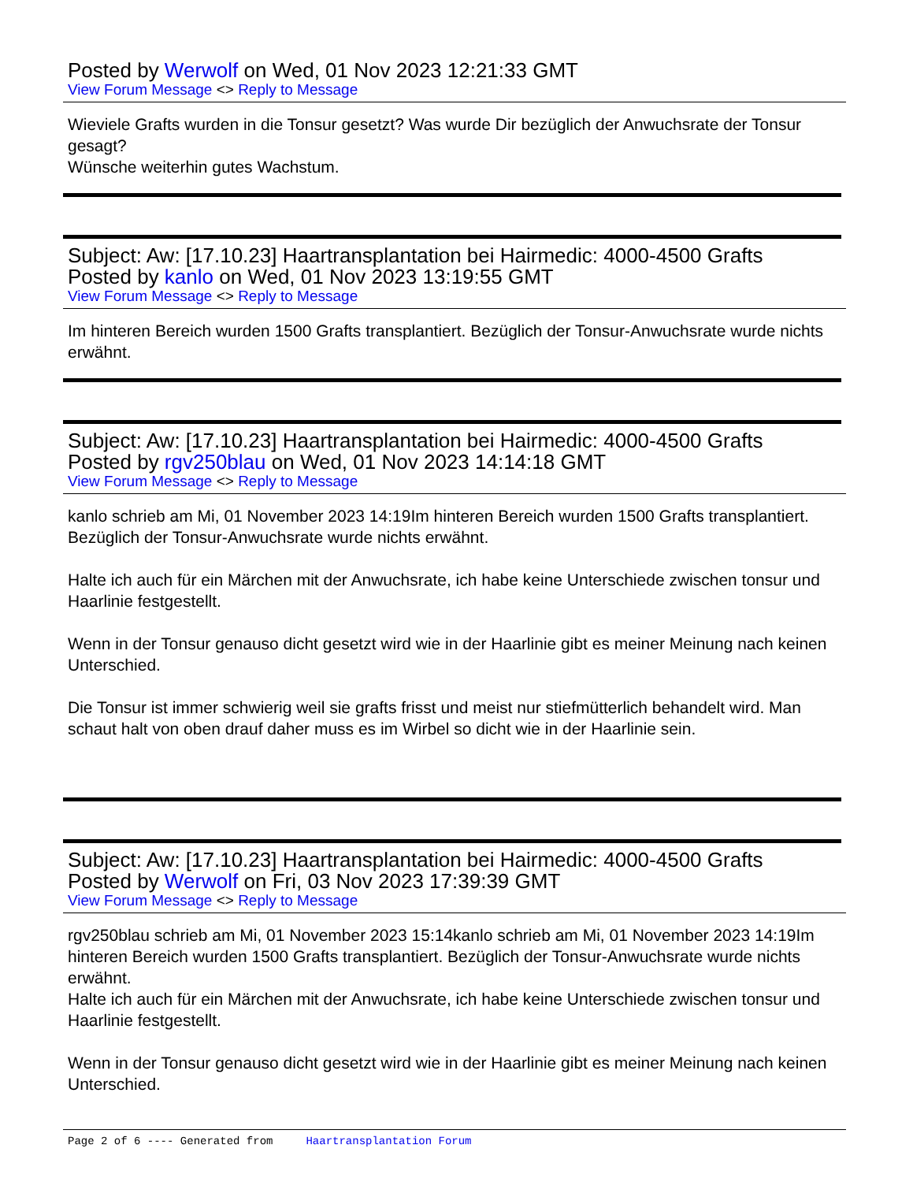Posted by Werwolf on Wed, 01 Nov 2023 12:21:33 GMT
View Forum Message <> Reply to Message
Wieviele Grafts wurden in die Tonsur gesetzt? Was wurde Dir bezüglich der Anwuchsrate der Tonsur gesagt?
Wünsche weiterhin gutes Wachstum.
Subject: Aw: [17.10.23] Haartransplantation bei Hairmedic: 4000-4500 Grafts
Posted by kanlo on Wed, 01 Nov 2023 13:19:55 GMT
View Forum Message <> Reply to Message
Im hinteren Bereich wurden 1500 Grafts transplantiert. Bezüglich der Tonsur-Anwuchsrate wurde nichts erwähnt.
Subject: Aw: [17.10.23] Haartransplantation bei Hairmedic: 4000-4500 Grafts
Posted by rgv250blau on Wed, 01 Nov 2023 14:14:18 GMT
View Forum Message <> Reply to Message
kanlo schrieb am Mi, 01 November 2023 14:19Im hinteren Bereich wurden 1500 Grafts transplantiert. Bezüglich der Tonsur-Anwuchsrate wurde nichts erwähnt.
Halte ich auch für ein Märchen mit der Anwuchsrate, ich habe keine Unterschiede zwischen tonsur und Haarlinie festgestellt.
Wenn in der Tonsur genauso dicht gesetzt wird wie in der Haarlinie gibt es meiner Meinung nach keinen Unterschied.
Die Tonsur ist immer schwierig weil sie grafts frisst und meist nur stiefmütterlich behandelt wird. Man schaut halt von oben drauf daher muss es im Wirbel so dicht wie in der Haarlinie sein.
Subject: Aw: [17.10.23] Haartransplantation bei Hairmedic: 4000-4500 Grafts
Posted by Werwolf on Fri, 03 Nov 2023 17:39:39 GMT
View Forum Message <> Reply to Message
rgv250blau schrieb am Mi, 01 November 2023 15:14kanlo schrieb am Mi, 01 November 2023 14:19Im hinteren Bereich wurden 1500 Grafts transplantiert. Bezüglich der Tonsur-Anwuchsrate wurde nichts erwähnt.
Halte ich auch für ein Märchen mit der Anwuchsrate, ich habe keine Unterschiede zwischen tonsur und Haarlinie festgestellt.
Wenn in der Tonsur genauso dicht gesetzt wird wie in der Haarlinie gibt es meiner Meinung nach keinen Unterschied.
Page 2 of 6 ---- Generated from Haartransplantation Forum